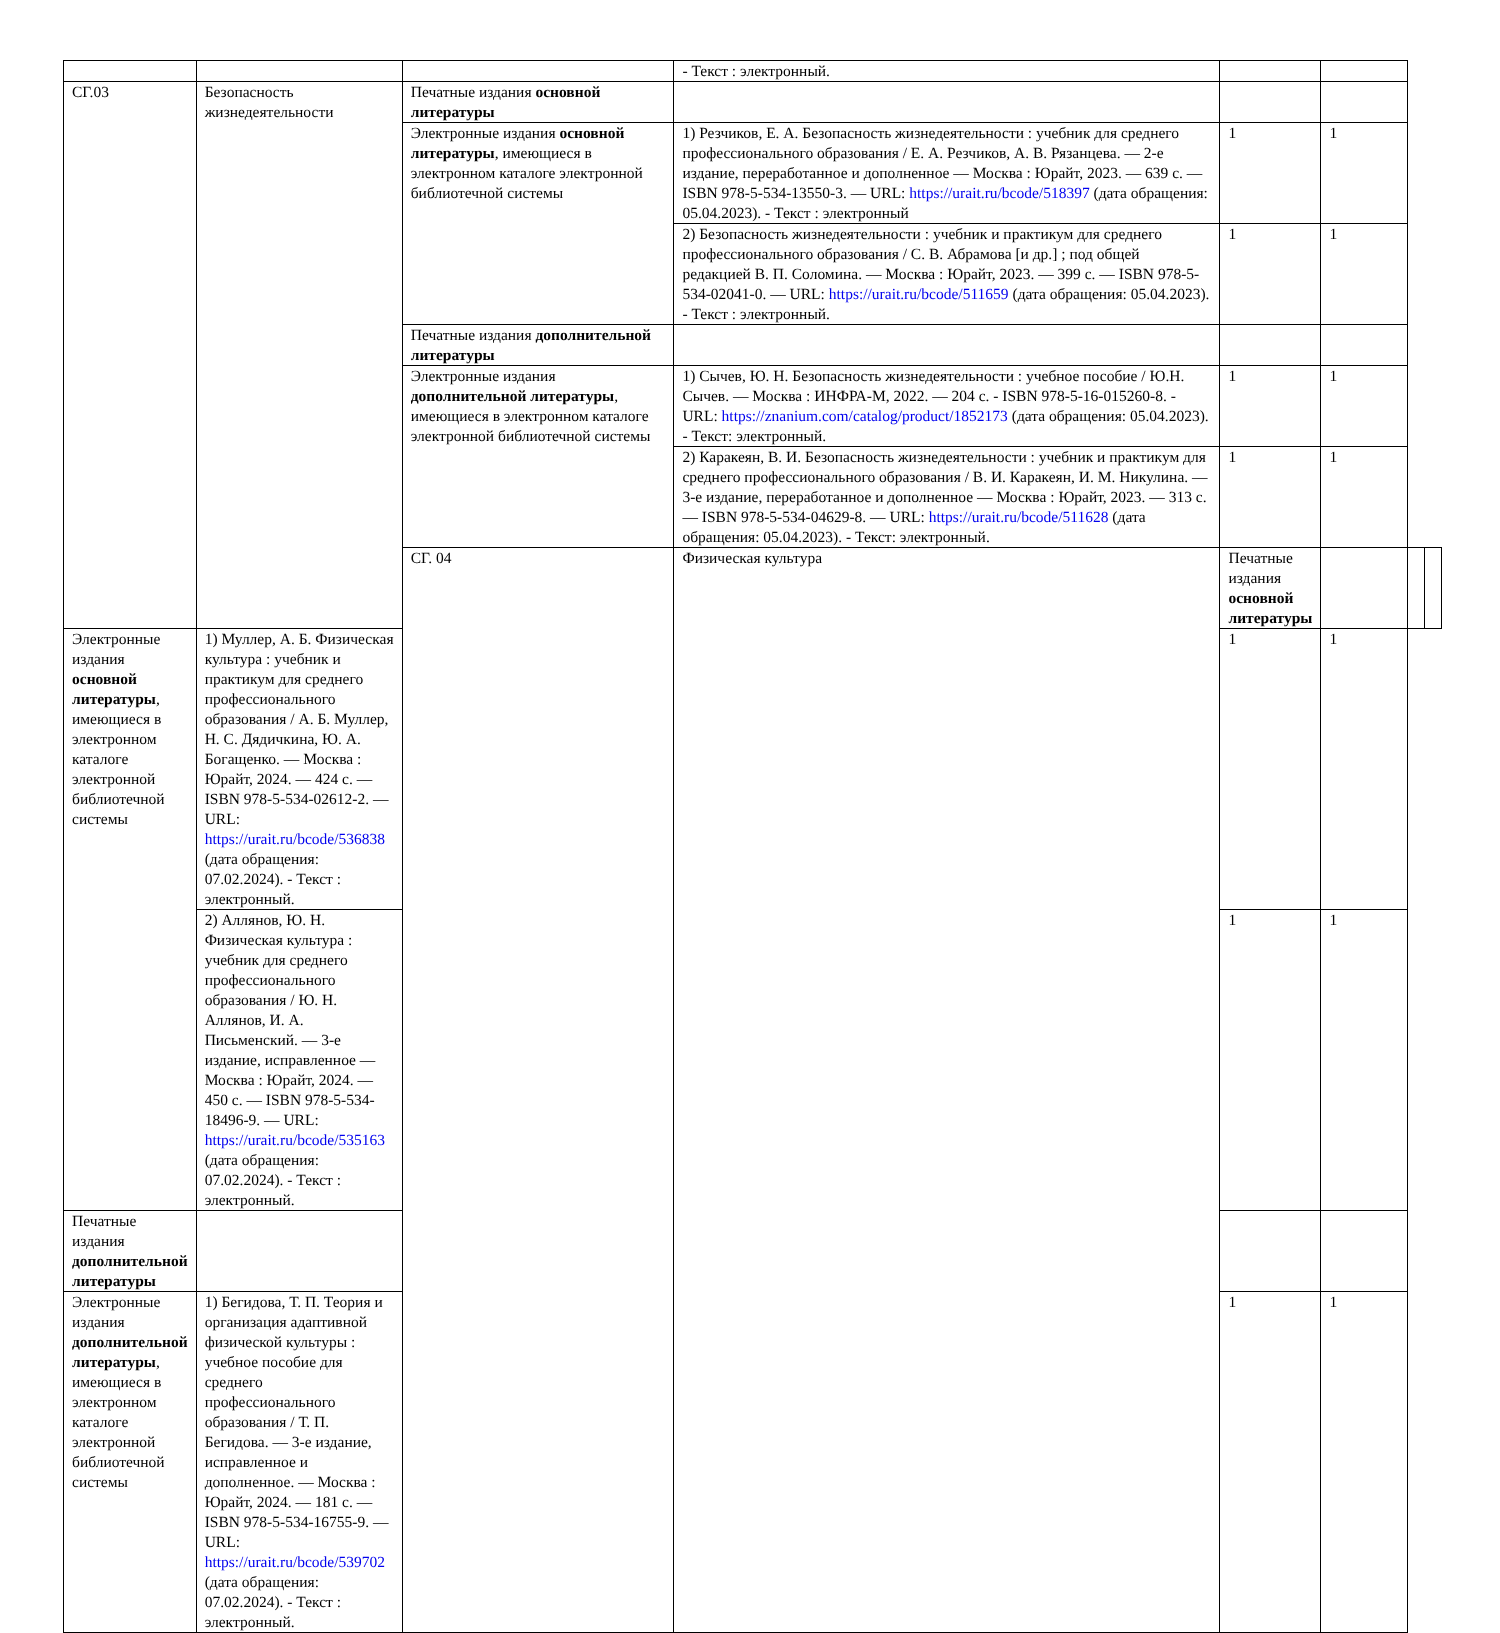| | | | - Текст : электронный. | | | | |
| СГ.03 | Безопасность жизнедеятельности | Печатные издания основной литературы | | | | | |
| | | Электронные издания основной литературы , имеющиеся в электронном каталоге электронной библиотечной системы | 1) Резчиков, Е. А. Безопасность жизнедеятельности : учебник для среднего профессионального образования / Е. А. Резчиков, А. В. Рязанцева. — 2-е издание, переработанное и дополненное — Москва : Юрайт, 2023. — 639 с. — ISBN 978-5-534-13550-3. — URL: https://urait.ru/bcode/518397 (дата обращения: 05.04.2023). - Текст : электронный | 1 | 1 | | |
| | | | 2) Безопасность жизнедеятельности : учебник и практикум для среднего профессионального образования / С. В. Абрамова [и др.] ; под общей редакцией В. П. Соломина. — Москва : Юрайт, 2023. — 399 с. — ISBN 978-5-534-02041-0. — URL: https://urait.ru/bcode/511659 (дата обращения: 05.04.2023). - Текст : электронный. | 1 | 1 | | |
| | | Печатные издания дополнительной литературы | | | | | |
| | | Электронные издания дополнительной литературы , имеющиеся в электронном каталоге электронной библиотечной системы | 1) Сычев, Ю. Н. Безопасность жизнедеятельности : учебное пособие / Ю.Н. Сычев. — Москва : ИНФРА-М, 2022. — 204 с. - ISBN 978-5-16-015260-8. - URL: https://znanium.com/catalog/product/1852173 (дата обращения: 05.04.2023). - Текст: электронный. | 1 | 1 | | |
| | | | 2) Каракеян, В. И. Безопасность жизнедеятельности : учебник и практикум для среднего профессионального образования / В. И. Каракеян, И. М. Никулина. — 3-е издание, переработанное и дополненное — Москва : Юрайт, 2023. — 313 с. — ISBN 978-5-534-04629-8. — URL: https://urait.ru/bcode/511628 (дата обращения: 05.04.2023). - Текст: электронный. | 1 | 1 | | |
| | | СГ. 04 | Физическая культура | Печатные издания основной литературы | | | |
| Электронные издания основной литературы , имеющиеся в электронном каталоге электронной библиотечной системы | 1) Муллер, А. Б. Физическая культура : учебник и практикум для среднего профессионального образования / А. Б. Муллер, Н. С. Дядичкина, Ю. А. Богащенко. — Москва : Юрайт, 2024. — 424 с. — ISBN 978-5-534-02612-2. — URL: https://urait.ru/bcode/536838 (дата обращения: 07.02.2024). - Текст : электронный. | | | 1 | 1 | | |
| | 2) Аллянов, Ю. Н. Физическая культура : учебник для среднего профессионального образования / Ю. Н. Аллянов, И. А. Письменский. — 3-е издание, исправленное — Москва : Юрайт, 2024. — 450 с. — ISBN 978-5-534-18496-9. — URL: https://urait.ru/bcode/535163 (дата обращения: 07.02.2024). - Текст : электронный. | | | 1 | 1 | | |
| Печатные издания дополнительной литературы | | | | | | | |
| Электронные издания дополнительной литературы , имеющиеся в электронном каталоге электронной библиотечной системы | 1) Бегидова, Т. П. Теория и организация адаптивной физической культуры : учебное пособие для среднего профессионального образования / Т. П. Бегидова. — 3-е издание, исправленное и дополненное. — Москва : Юрайт, 2024. — 181 с. — ISBN 978-5-534-16755-9. — URL: https://urait.ru/bcode/539702 (дата обращения: 07.02.2024). - Текст : электронный. | | | 1 | 1 | | |